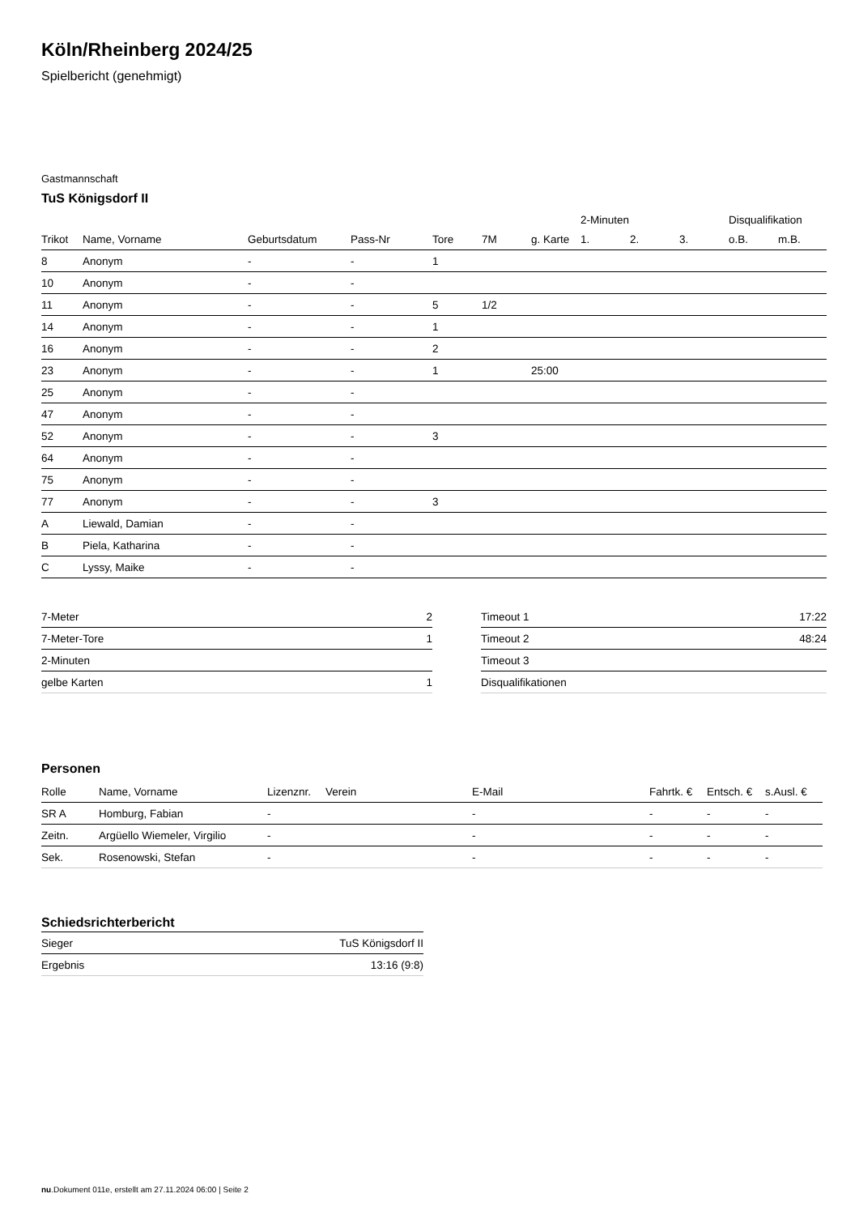Köln/Rheinberg 2024/25
Spielbericht (genehmigt)
Gastmannschaft
TuS Königsdorf II
| | | | | | | | 2-Minuten | | | Disqualifikation | |
| Trikot | Name, Vorname | Geburtsdatum | Pass-Nr | Tore | 7M | g. Karte | 1. | 2. | 3. | o.B. | m.B. |
| 8 | Anonym | - | - | 1 | | | | | | | |
| 10 | Anonym | - | - | | | | | | | | |
| 11 | Anonym | - | - | 5 | 1/2 | | | | | | |
| 14 | Anonym | - | - | 1 | | | | | | | |
| 16 | Anonym | - | - | 2 | | | | | | | |
| 23 | Anonym | - | - | 1 | | 25:00 | | | | | |
| 25 | Anonym | - | - | | | | | | | | |
| 47 | Anonym | - | - | | | | | | | | |
| 52 | Anonym | - | - | 3 | | | | | | | |
| 64 | Anonym | - | - | | | | | | | | |
| 75 | Anonym | - | - | | | | | | | | |
| 77 | Anonym | - | - | 3 | | | | | | | |
| A | Liewald, Damian | - | - | | | | | | | | |
| B | Piela, Katharina | - | - | | | | | | | | |
| C | Lyssy, Maike | - | - | | | | | | | | |
| 7-Meter | 2 |
| 7-Meter-Tore | 1 |
| 2-Minuten | |
| gelbe Karten | 1 |
| Timeout 1 | 17:22 |
| Timeout 2 | 48:24 |
| Timeout 3 | |
| Disqualifikationen | |
Personen
| Rolle | Name, Vorname | Lizenznr. | Verein | E-Mail | Fahrtk. € | Entsch. € | s.Ausl. € |
| --- | --- | --- | --- | --- | --- | --- | --- |
| SR A | Homburg, Fabian | - | | - | - | - | - |
| Zeitn. | Argüello Wiemeler, Virgilio | - | | - | - | - | - |
| Sek. | Rosenowski, Stefan | - | | - | - | - | - |
Schiedsrichterbericht
| Sieger | TuS Königsdorf II |
| Ergebnis | 13:16 (9:8) |
nu.Dokument 011e, erstellt am 27.11.2024 06:00 | Seite 2